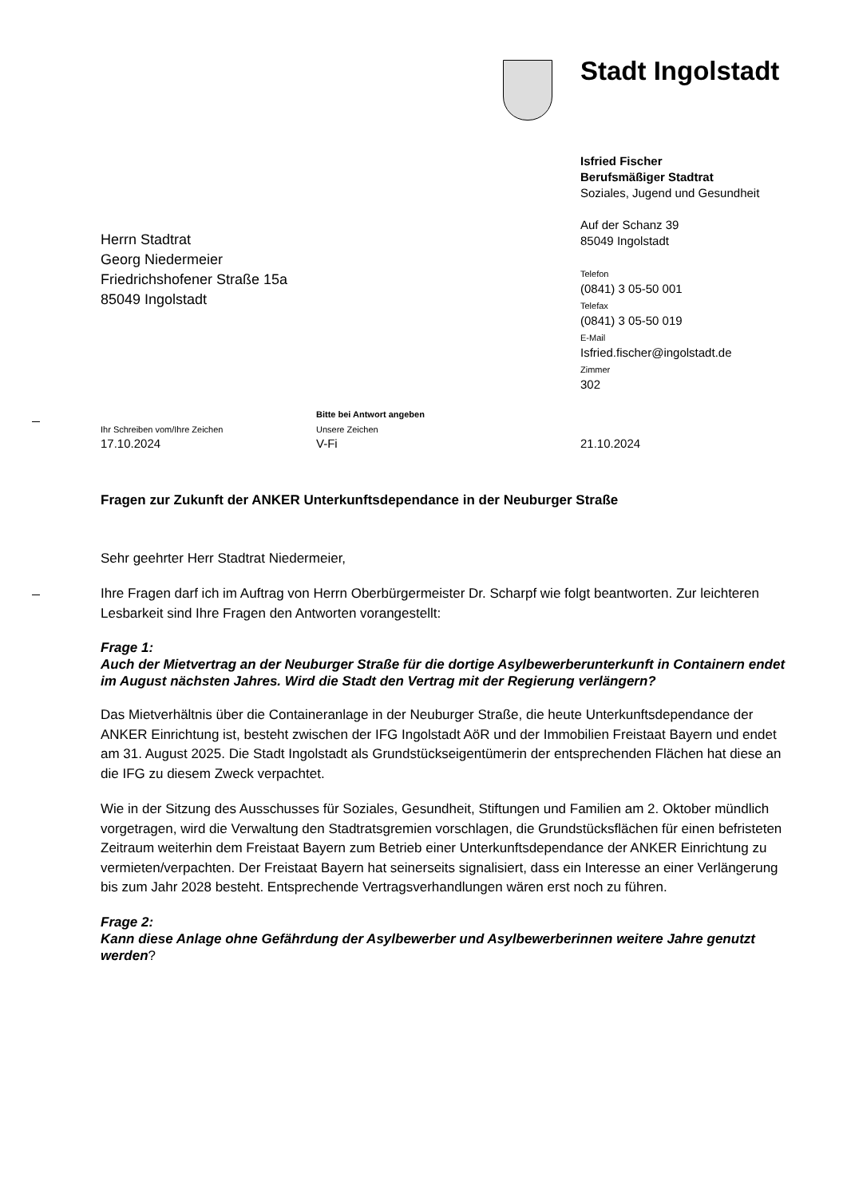Stadt Ingolstadt
Isfried Fischer
Berufsmäßiger Stadtrat
Soziales, Jugend und Gesundheit
Auf der Schanz 39
85049 Ingolstadt
Telefon
(0841) 3 05-50 001
Telefax
(0841) 3 05-50 019
E-Mail
Isfried.fischer@ingolstadt.de
Zimmer
302
Herrn Stadtrat
Georg Niedermeier
Friedrichshofener Straße 15a
85049 Ingolstadt
Ihr Schreiben vom/Ihre Zeichen
17.10.2024
Bitte bei Antwort angeben
Unsere Zeichen
V-Fi
21.10.2024
Fragen zur Zukunft der ANKER Unterkunftsdependance in der Neuburger Straße
Sehr geehrter Herr Stadtrat Niedermeier,
Ihre Fragen darf ich im Auftrag von Herrn Oberbürgermeister Dr. Scharpf wie folgt beantworten. Zur leichteren Lesbarkeit sind Ihre Fragen den Antworten vorangestellt:
Frage 1:
Auch der Mietvertrag an der Neuburger Straße für die dortige Asylbewerberunterkunft in Containern endet im August nächsten Jahres. Wird die Stadt den Vertrag mit der Regierung verlängern?
Das Mietverhältnis über die Containeranlage in der Neuburger Straße, die heute Unterkunfts­dependance der ANKER Einrichtung ist, besteht zwischen der IFG Ingolstadt AöR und der Immo­bilien Freistaat Bayern und endet am 31. August 2025. Die Stadt Ingolstadt als Grundstücks­eigentümerin der entsprechenden Flächen hat diese an die IFG zu diesem Zweck verpachtet.
Wie in der Sitzung des Ausschusses für Soziales, Gesundheit, Stiftungen und Familien am 2. Oktober mündlich vorgetragen, wird die Verwaltung den Stadtratsgremien vorschlagen, die Grundstücksflächen für einen befristeten Zeitraum weiterhin dem Freistaat Bayern zum Betrieb einer Unterkunftsdependance der ANKER Einrichtung zu vermieten/verpachten. Der Freistaat Bayern hat seinerseits signalisiert, dass ein Interesse an einer Verlängerung bis zum Jahr 2028 besteht. Entsprechende Vertragsverhandlungen wären erst noch zu führen.
Frage 2:
Kann diese Anlage ohne Gefährdung der Asylbewerber und Asylbewerberinnen weitere Jahre genutzt werden?